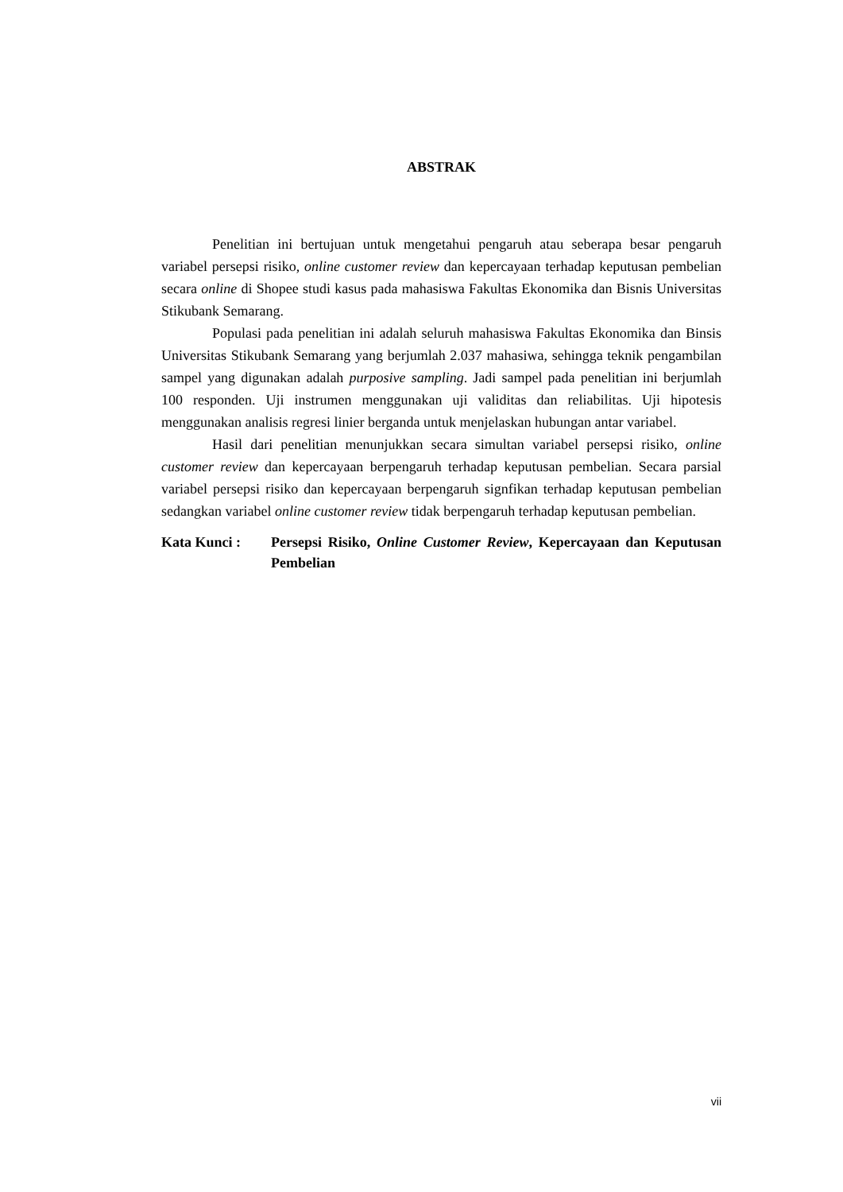ABSTRAK
Penelitian ini bertujuan untuk mengetahui pengaruh atau seberapa besar pengaruh variabel persepsi risiko, online customer review dan kepercayaan terhadap keputusan pembelian secara online di Shopee studi kasus pada mahasiswa Fakultas Ekonomika dan Bisnis Universitas Stikubank Semarang.
Populasi pada penelitian ini adalah seluruh mahasiswa Fakultas Ekonomika dan Binsis Universitas Stikubank Semarang yang berjumlah 2.037 mahasiwa, sehingga teknik pengambilan sampel yang digunakan adalah purposive sampling. Jadi sampel pada penelitian ini berjumlah 100 responden. Uji instrumen menggunakan uji validitas dan reliabilitas. Uji hipotesis menggunakan analisis regresi linier berganda untuk menjelaskan hubungan antar variabel.
Hasil dari penelitian menunjukkan secara simultan variabel persepsi risiko, online customer review dan kepercayaan berpengaruh terhadap keputusan pembelian. Secara parsial variabel persepsi risiko dan kepercayaan berpengaruh signfikan terhadap keputusan pembelian sedangkan variabel online customer review tidak berpengaruh terhadap keputusan pembelian.
Kata Kunci : Persepsi Risiko, Online Customer Review, Kepercayaan dan Keputusan Pembelian
vii